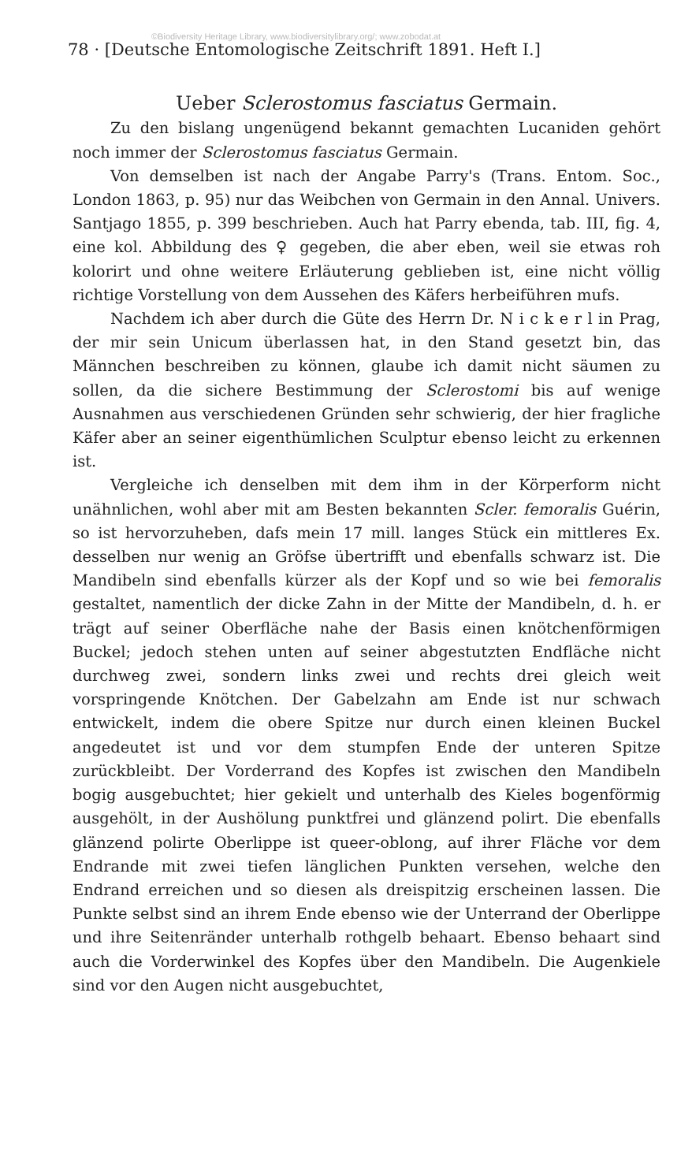©Biodiversity Heritage Library, www.biodiversitylibrary.org/; www.zobodat.at
78 · [Deutsche Entomologische Zeitschrift 1891. Heft I.]
Ueber Sclerostomus fasciatus Germain.
Zu den bislang ungenügend bekannt gemachten Lucaniden gehört noch immer der Sclerostomus fasciatus Germain.
Von demselben ist nach der Angabe Parry's (Trans. Entom. Soc., London 1863, p. 95) nur das Weibchen von Germain in den Annal. Univers. Santjago 1855, p. 399 beschrieben. Auch hat Parry ebenda, tab. III, fig. 4, eine kol. Abbildung des ♀ gegeben, die aber eben, weil sie etwas roh kolorirt und ohne weitere Erläuterung geblieben ist, eine nicht völlig richtige Vorstellung von dem Aussehen des Käfers herbeiführen mufs.
Nachdem ich aber durch die Güte des Herrn Dr. N i c k e r l in Prag, der mir sein Unicum überlassen hat, in den Stand gesetzt bin, das Männchen beschreiben zu können, glaube ich damit nicht säumen zu sollen, da die sichere Bestimmung der Sclerostomi bis auf wenige Ausnahmen aus verschiedenen Gründen sehr schwierig, der hier fragliche Käfer aber an seiner eigenthümlichen Sculptur ebenso leicht zu erkennen ist.
Vergleiche ich denselben mit dem ihm in der Körperform nicht unähnlichen, wohl aber mit am Besten bekannten Scler. femoralis Guérin, so ist hervorzuheben, dafs mein 17 mill. langes Stück ein mittleres Ex. desselben nur wenig an Gröfse übertrifft und ebenfalls schwarz ist. Die Mandibeln sind ebenfalls kürzer als der Kopf und so wie bei femoralis gestaltet, namentlich der dicke Zahn in der Mitte der Mandibeln, d. h. er trägt auf seiner Oberfläche nahe der Basis einen knötchenförmigen Buckel; jedoch stehen unten auf seiner abgestutzten Endfläche nicht durchweg zwei, sondern links zwei und rechts drei gleich weit vorspringende Knötchen. Der Gabelzahn am Ende ist nur schwach entwickelt, indem die obere Spitze nur durch einen kleinen Buckel angedeutet ist und vor dem stumpfen Ende der unteren Spitze zurückbleibt. Der Vorderrand des Kopfes ist zwischen den Mandibeln bogig ausgebuchtet; hier gekielt und unterhalb des Kieles bogenförmig ausgehölt, in der Aushölung punktfrei und glänzend polirt. Die ebenfalls glänzend polirte Oberlippe ist queer-oblong, auf ihrer Fläche vor dem Endrande mit zwei tiefen länglichen Punkten versehen, welche den Endrand erreichen und so diesen als dreispitzig erscheinen lassen. Die Punkte selbst sind an ihrem Ende ebenso wie der Unterrand der Oberlippe und ihre Seitenränder unterhalb rothgelb behaart. Ebenso behaart sind auch die Vorderwinkel des Kopfes über den Mandibeln. Die Augenkiele sind vor den Augen nicht ausgebuchtet,